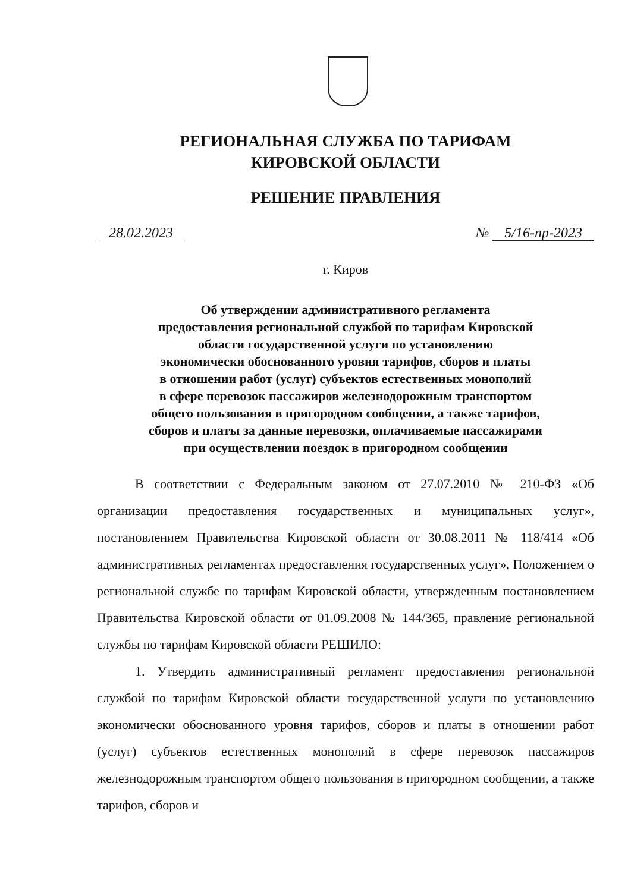РЕГИОНАЛЬНАЯ СЛУЖБА ПО ТАРИФАМ
КИРОВСКОЙ ОБЛАСТИ
РЕШЕНИЕ ПРАВЛЕНИЯ
28.02.2023 № 5/16-пр-2023
г. Киров
Об утверждении административного регламента
предоставления региональной службой по тарифам Кировской
области государственной услуги по установлению
экономически обоснованного уровня тарифов, сборов и платы
в отношении работ (услуг) субъектов естественных монополий
в сфере перевозок пассажиров железнодорожным транспортом
общего пользования в пригородном сообщении, а также тарифов,
сборов и платы за данные перевозки, оплачиваемые пассажирами
при осуществлении поездок в пригородном сообщении
В соответствии с Федеральным законом от 27.07.2010 № 210-ФЗ «Об организации предоставления государственных и муниципальных услуг», постановлением Правительства Кировской области от 30.08.2011 № 118/414 «Об административных регламентах предоставления государственных услуг», Положением о региональной службе по тарифам Кировской области, утвержденным постановлением Правительства Кировской области от 01.09.2008 № 144/365, правление региональной службы по тарифам Кировской области РЕШИЛО:
1. Утвердить административный регламент предоставления региональной службой по тарифам Кировской области государственной услуги по установлению экономически обоснованного уровня тарифов, сборов и платы в отношении работ (услуг) субъектов естественных монополий в сфере перевозок пассажиров железнодорожным транспортом общего пользования в пригородном сообщении, а также тарифов, сборов и